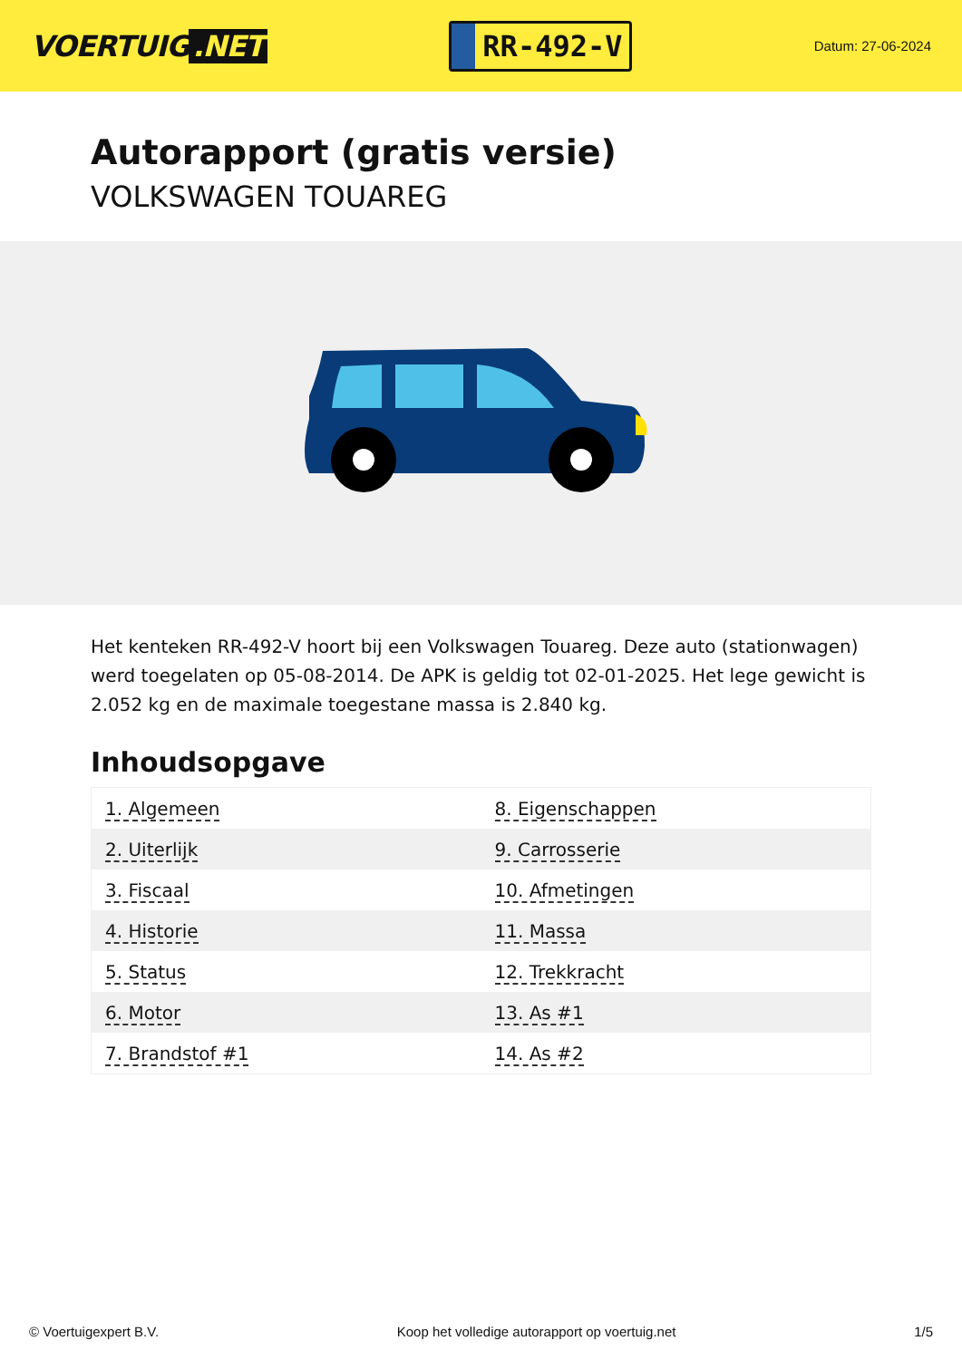VOERTUIG.NET
RR-492-V
Datum: 27-06-2024
Autorapport (gratis versie)
VOLKSWAGEN TOUAREG
Het kenteken RR-492-V hoort bij een Volkswagen Touareg. Deze auto (stationwagen) werd toegelaten op 05-08-2014. De APK is geldig tot 02-01-2025. Het lege gewicht is 2.052 kg en de maximale toegestane massa is 2.840 kg.
Inhoudsopgave
| 1. Algemeen | 8. Eigenschappen |
| 2. Uiterlijk | 9. Carrosserie |
| 3. Fiscaal | 10. Afmetingen |
| 4. Historie | 11. Massa |
| 5. Status | 12. Trekkracht |
| 6. Motor | 13. As #1 |
| 7. Brandstof #1 | 14. As #2 |
© Voertuigexpert B.V. Koop het volledige autorapport op voertuig.net 1/5